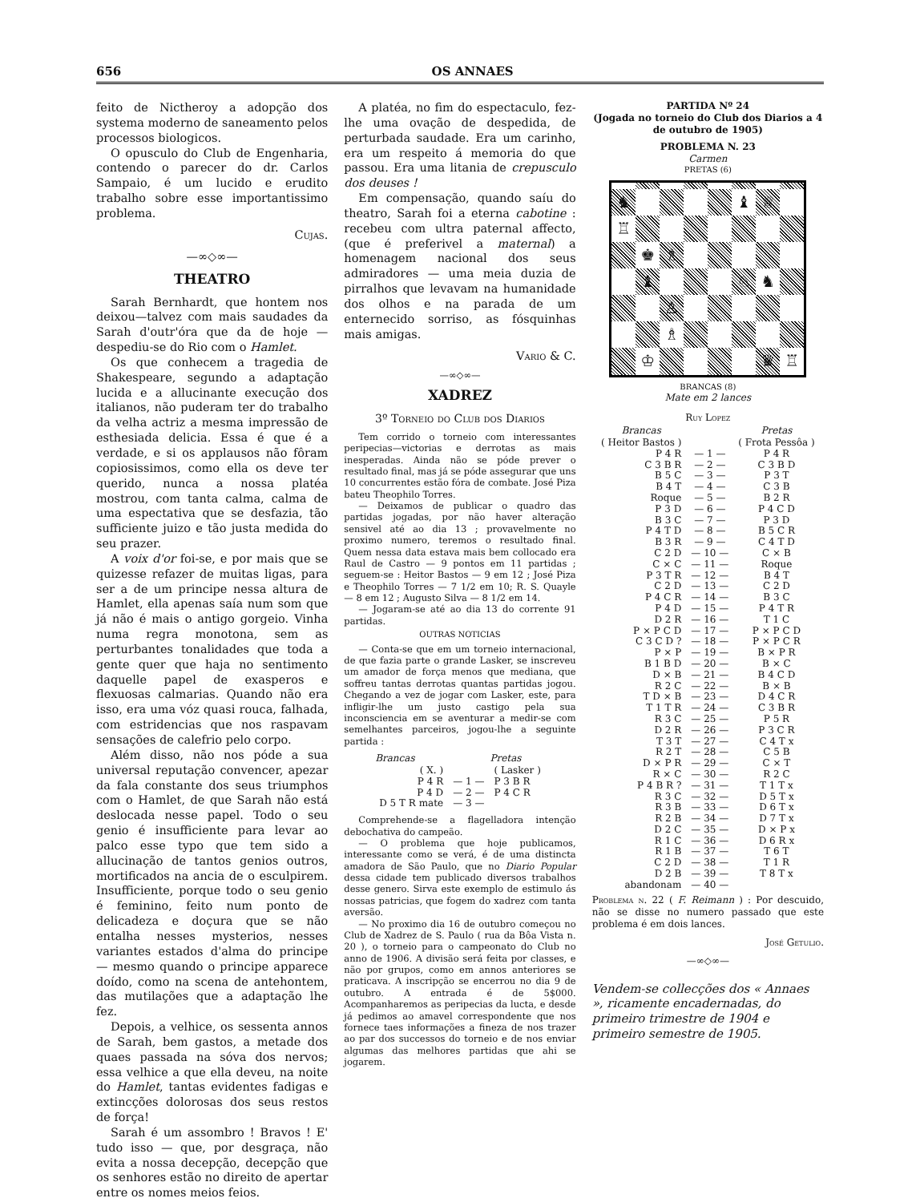656 OS ANNAES
feito de Nictheroy a adopção dos systema moderno de saneamento pelos processos biologicos.
O opusculo do Club de Engenharia, contendo o parecer do dr. Carlos Sampaio, é um lucido e erudito trabalho sobre esse importantissimo problema.
Cujas.
—∞◇∞—
THEATRO
Sarah Bernhardt, que hontem nos deixou—talvez com mais saudades da Sarah d'outr'óra que da de hoje — despediu-se do Rio com o Hamlet.
Os que conhecem a tragedia de Shakespeare, segundo a adaptação lucida e a allucinante execução dos italianos, não puderam ter do trabalho da velha actriz a mesma impressão de esthesiada delicia. Essa é que é a verdade, e si os applausos não fôram copiosissimos, como ella os deve ter querido, nunca a nossa platéa mostrou, com tanta calma, calma de uma espectativa que se desfazia, tão sufficiente juizo e tão justa medida do seu prazer.
A voix d'or foi-se, e por mais que se quizesse refazer de muitas ligas, para ser a de um principe nessa altura de Hamlet, ella apenas saía num som que já não é mais o antigo gorgeio. Vinha numa regra monotona, sem as perturbantes tonalidades que toda a gente quer que haja no sentimento daquelle papel de exasperos e flexuosas calmarias. Quando não era isso, era uma vóz quasi rouca, falhada, com estridencias que nos raspavam sensações de calefrio pelo corpo.
Além disso, não nos póde a sua universal reputação convencer, apezar da fala constante dos seus triumphos com o Hamlet, de que Sarah não está deslocada nesse papel. Todo o seu genio é insufficiente para levar ao palco esse typo que tem sido a allucinação de tantos genios outros, mortificados na ancia de o esculpirem. Insufficiente, porque todo o seu genio é feminino, feito num ponto de delicadeza e doçura que se não entalha nesses mysterios, nesses variantes estados d'alma do principe — mesmo quando o principe apparece doído, como na scena de antehontem, das mutilações que a adaptação lhe fez.
Depois, a velhice, os sessenta annos de Sarah, bem gastos, a metade dos quaes passada na sóva dos nervos; essa velhice a que ella deveu, na noite do Hamlet, tantas evidentes fadigas e extincções dolorosas dos seus restos de força!
Sarah é um assombro ! Bravos ! E' tudo isso — que, por desgraça, não evita a nossa decepção, decepção que os senhores estão no direito de apertar entre os nomes meios feios.
A platéa, no fim do espectaculo, fez-lhe uma ovação de despedida, de perturbada saudade. Era um carinho, era um respeito á memoria do que passou. Era uma litania de crepusculo dos deuses !
Em compensação, quando saíu do theatro, Sarah foi a eterna cabotine : recebeu com ultra paternal affecto, (que é preferivel a maternal) a homenagem nacional dos seus admiradores — uma meia duzia de pirralhos que levavam na humanidade dos olhos e na parada de um enternecido sorriso, as fósquinhas mais amigas.
Vario & C.
—∞◇∞—
XADREZ
3º Torneio do Club dos Diarios
Tem corrido o torneio com interessantes peripecias—victorias e derrotas as mais inesperadas. Ainda não se póde prever o resultado final, mas já se póde assegurar que uns 10 concurrentes estão fóra de combate. José Piza bateu Theophilo Torres.
— Deixamos de publicar o quadro das partidas jogadas, por não haver alteração sensivel até ao dia 13 ; provavelmente no proximo numero, teremos o resultado final. Quem nessa data estava mais bem collocado era Raul de Castro — 9 pontos em 11 partidas ; seguem-se : Heitor Bastos — 9 em 12 ; José Piza e Theophilo Torres — 7 1/2 em 10; R. S. Quayle — 8 em 12 ; Augusto Silva — 8 1/2 em 14.
— Jogaram-se até ao dia 13 do corrente 91 partidas.
OUTRAS NOTICIAS
— Conta-se que em um torneio internacional, de que fazia parte o grande Lasker, se inscreveu um amador de força menos que mediana, que soffreu tantas derrotas quantas partidas jogou. Chegando a vez de jogar com Lasker, este, para infligir-lhe um justo castigo pela sua inconsciencia em se aventurar a medir-se com semelhantes parceiros, jogou-lhe a seguinte partida :
| Brancas | | Pretas |
| --- | --- | --- |
| ( X. ) | | ( Lasker ) |
| P 4 R | — 1 — | P 3 B R |
| P 4 D | — 2 — | P 4 C R |
| D 5 T R mate | — 3 — | |
Comprehende-se a flagelladora intenção debochativa do campeão.
— O problema que hoje publicamos, interessante como se verá, é de uma distincta amadora de São Paulo, que no Diario Popular dessa cidade tem publicado diversos trabalhos desse genero. Sirva este exemplo de estimulo ás nossas patricias, que fogem do xadrez com tanta aversão.
— No proximo dia 16 de outubro começou no Club de Xadrez de S. Paulo ( rua da Bôa Vista n. 20 ), o torneio para o campeonato do Club no anno de 1906. A divisão será feita por classes, e não por grupos, como em annos anteriores se praticava. A inscripção se encerrou no dia 9 de outubro. A entrada é de 5$000. Acompanharemos as peripecias da lucta, e desde já pedimos ao amavel correspondente que nos fornece taes informações a fineza de nos trazer ao par dos successos do torneio e de nos enviar algumas das melhores partidas que ahi se jogarem.
PARTIDA Nº 24
(Jogada no torneio do Club dos Diarios a 4 de outubro de 1905)
PROBLEMA N. 23
Carmen
PRETAS (6)
♞
♝
♕
♖
♚
♗
♝
♘
♞
♙
♗
♔
♛
♖
BRANCAS (8)
Mate em 2 lances
Ruy Lopez
| Brancas | | Pretas |
| --- | --- | --- |
| ( Heitor Bastos ) | | ( Frota Pessôa ) |
| P 4 R | — 1 — | P 4 R |
| C 3 B R | — 2 — | C 3 B D |
| B 5 C | — 3 — | P 3 T |
| B 4 T | — 4 — | C 3 B |
| Roque | — 5 — | B 2 R |
| P 3 D | — 6 — | P 4 C D |
| B 3 C | — 7 — | P 3 D |
| P 4 T D | — 8 — | B 5 C R |
| B 3 R | — 9 — | C 4 T D |
| C 2 D | — 10 — | C × B |
| C × C | — 11 — | Roque |
| P 3 T R | — 12 — | B 4 T |
| C 2 D | — 13 — | C 2 D |
| P 4 C R | — 14 — | B 3 C |
| P 4 D | — 15 — | P 4 T R |
| D 2 R | — 16 — | T 1 C |
| P × P C D | — 17 — | P × P C D |
| C 3 C D ? | — 18 — | P × P C R |
| P × P | — 19 — | B × P R |
| B 1 B D | — 20 — | B × C |
| D × B | — 21 — | B 4 C D |
| R 2 C | — 22 — | B × B |
| T D × B | — 23 — | D 4 C R |
| T 1 T R | — 24 — | C 3 B R |
| R 3 C | — 25 — | P 5 R |
| D 2 R | — 26 — | P 3 C R |
| T 3 T | — 27 — | C 4 T x |
| R 2 T | — 28 — | C 5 B |
| D × P R | — 29 — | C × T |
| R × C | — 30 — | R 2 C |
| P 4 B R ? | — 31 — | T 1 T x |
| R 3 C | — 32 — | D 5 T x |
| R 3 B | — 33 — | D 6 T x |
| R 2 B | — 34 — | D 7 T x |
| D 2 C | — 35 — | D × P x |
| R 1 C | — 36 — | D 6 R x |
| R 1 B | — 37 — | T 6 T |
| C 2 D | — 38 — | T 1 R |
| D 2 B | — 39 — | T 8 T x |
| abandonam | — 40 — | |
Problema n. 22 ( F. Reimann ) : Por descuido, não se disse no numero passado que este problema é em dois lances.
José Getulio.
—∞◇∞—
Vendem-se collecções dos « Annaes », ricamente encadernadas, do primeiro trimestre de 1904 e primeiro semestre de 1905.